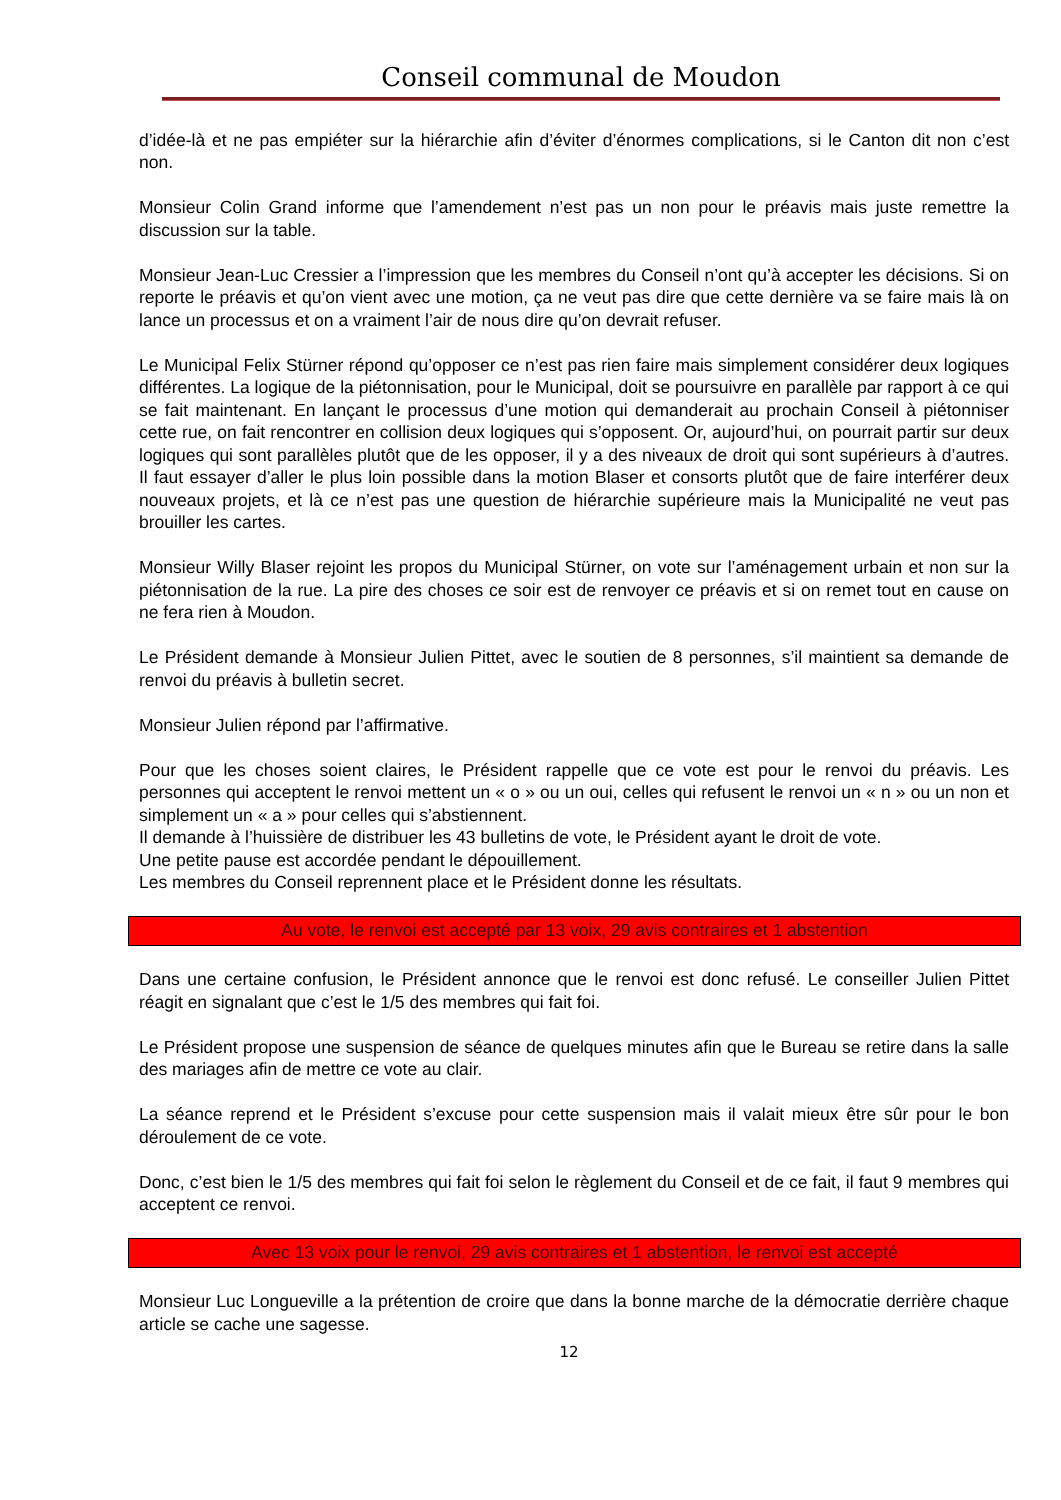Conseil communal de Moudon
d’idée-là et ne pas empiéter sur la hiérarchie afin d’éviter d’énormes complications, si le Canton dit non c’est non.
Monsieur Colin Grand informe que l’amendement n’est pas un non pour le préavis mais juste remettre la discussion sur la table.
Monsieur Jean-Luc Cressier a l’impression que les membres du Conseil n’ont qu’à accepter les décisions. Si on reporte le préavis et qu’on vient avec une motion, ça ne veut pas dire que cette dernière va se faire mais là on lance un processus et on a vraiment l’air de nous dire qu’on devrait refuser.
Le Municipal Felix Stürner répond qu’opposer ce n’est pas rien faire mais simplement considérer deux logiques différentes. La logique de la piétonnisation, pour le Municipal, doit se poursuivre en parallèle par rapport à ce qui se fait maintenant. En lançant le processus d’une motion qui demanderait au prochain Conseil à piétonniser cette rue, on fait rencontrer en collision deux logiques qui s’opposent. Or, aujourd’hui, on pourrait partir sur deux logiques qui sont parallèles plutôt que de les opposer, il y a des niveaux de droit qui sont supérieurs à d’autres. Il faut essayer d’aller le plus loin possible dans la motion Blaser et consorts plutôt que de faire interférer deux nouveaux projets, et là ce n’est pas une question de hiérarchie supérieure mais la Municipalité ne veut pas brouiller les cartes.
Monsieur Willy Blaser rejoint les propos du Municipal Stürner, on vote sur l’aménagement urbain et non sur la piétonnisation de la rue. La pire des choses ce soir est de renvoyer ce préavis et si on remet tout en cause on ne fera rien à Moudon.
Le Président demande à Monsieur Julien Pittet, avec le soutien de 8 personnes, s’il maintient sa demande de renvoi du préavis à bulletin secret.
Monsieur Julien répond par l’affirmative.
Pour que les choses soient claires, le Président rappelle que ce vote est pour le renvoi du préavis. Les personnes qui acceptent le renvoi mettent un « o » ou un oui, celles qui refusent le renvoi un « n » ou un non et simplement un « a » pour celles qui s’abstiennent.
Il demande à l’huissière de distribuer les 43 bulletins de vote, le Président ayant le droit de vote.
Une petite pause est accordée pendant le dépouillement.
Les membres du Conseil reprennent place et le Président donne les résultats.
Au vote, le renvoi est accepté par 13 voix, 29 avis contraires et 1 abstention
Dans une certaine confusion, le Président annonce que le renvoi est donc refusé. Le conseiller Julien Pittet réagit en signalant que c’est le 1/5 des membres qui fait foi.
Le Président propose une suspension de séance de quelques minutes afin que le Bureau se retire dans la salle des mariages afin de mettre ce vote au clair.
La séance reprend et le Président s’excuse pour cette suspension mais il valait mieux être sûr pour le bon déroulement de ce vote.
Donc, c’est bien le 1/5 des membres qui fait foi selon le règlement du Conseil et de ce fait, il faut 9 membres qui acceptent ce renvoi.
Avec 13 voix pour le renvoi, 29 avis contraires et 1 abstention, le renvoi est accepté
Monsieur Luc Longueville a la prétention de croire que dans la bonne marche de la démocratie derrière chaque article se cache une sagesse.
12